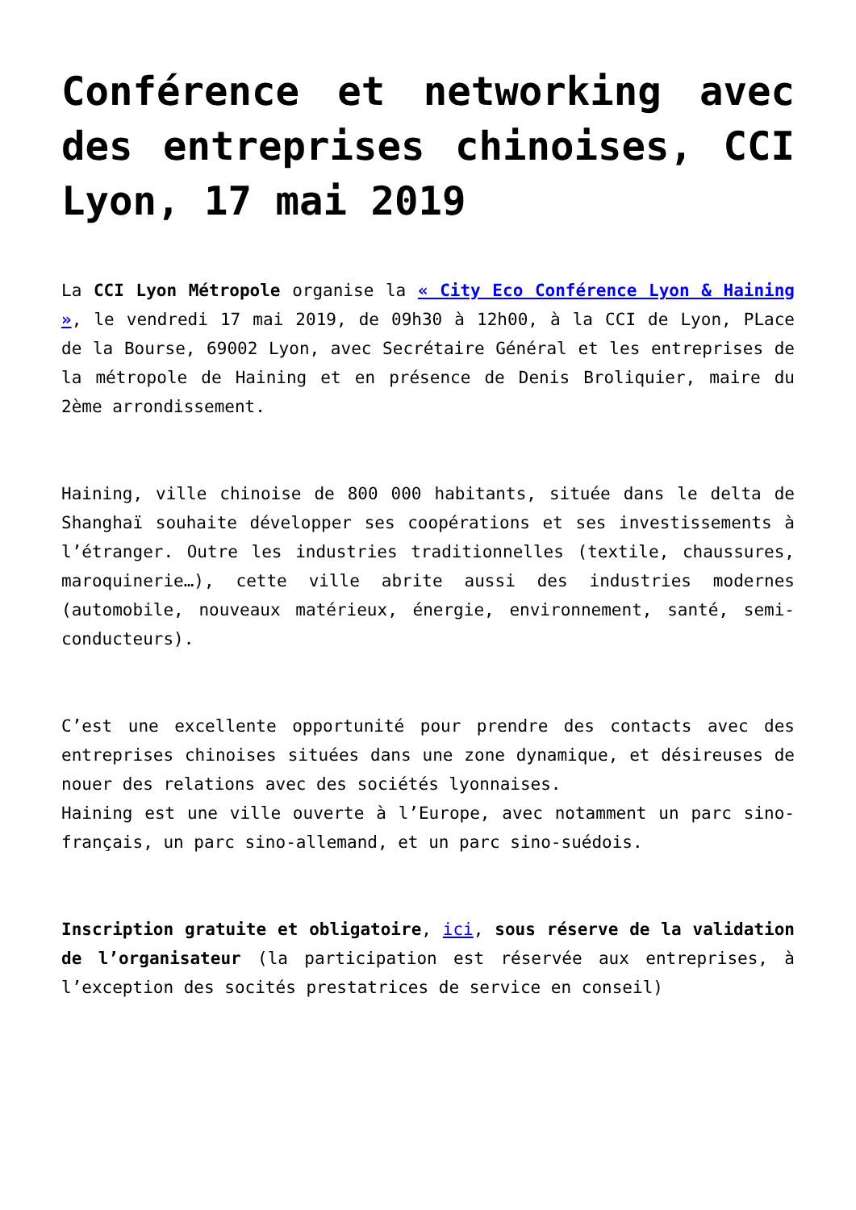Conférence et networking avec des entreprises chinoises, CCI Lyon, 17 mai 2019
La CCI Lyon Métropole organise la « City Eco Conférence Lyon & Haining », le vendredi 17 mai 2019, de 09h30 à 12h00, à la CCI de Lyon, PLace de la Bourse, 69002 Lyon, avec Secrétaire Général et les entreprises de la métropole de Haining et en présence de Denis Broliquier, maire du 2ème arrondissement.
Haining, ville chinoise de 800 000 habitants, située dans le delta de Shanghaï souhaite développer ses coopérations et ses investissements à l’étranger. Outre les industries traditionnelles (textile, chaussures, maroquinerie…), cette ville abrite aussi des industries modernes (automobile, nouveaux matérieux, énergie, environnement, santé, semi-conducteurs).
C’est une excellente opportunité pour prendre des contacts avec des entreprises chinoises situées dans une zone dynamique, et désireuses de nouer des relations avec des sociétés lyonnaises.
Haining est une ville ouverte à l’Europe, avec notamment un parc sino-français, un parc sino-allemand, et un parc sino-suédois.
Inscription gratuite et obligatoire, ici, sous réserve de la validation de l’organisateur (la participation est réservée aux entreprises, à l’exception des socités prestatrices de service en conseil)